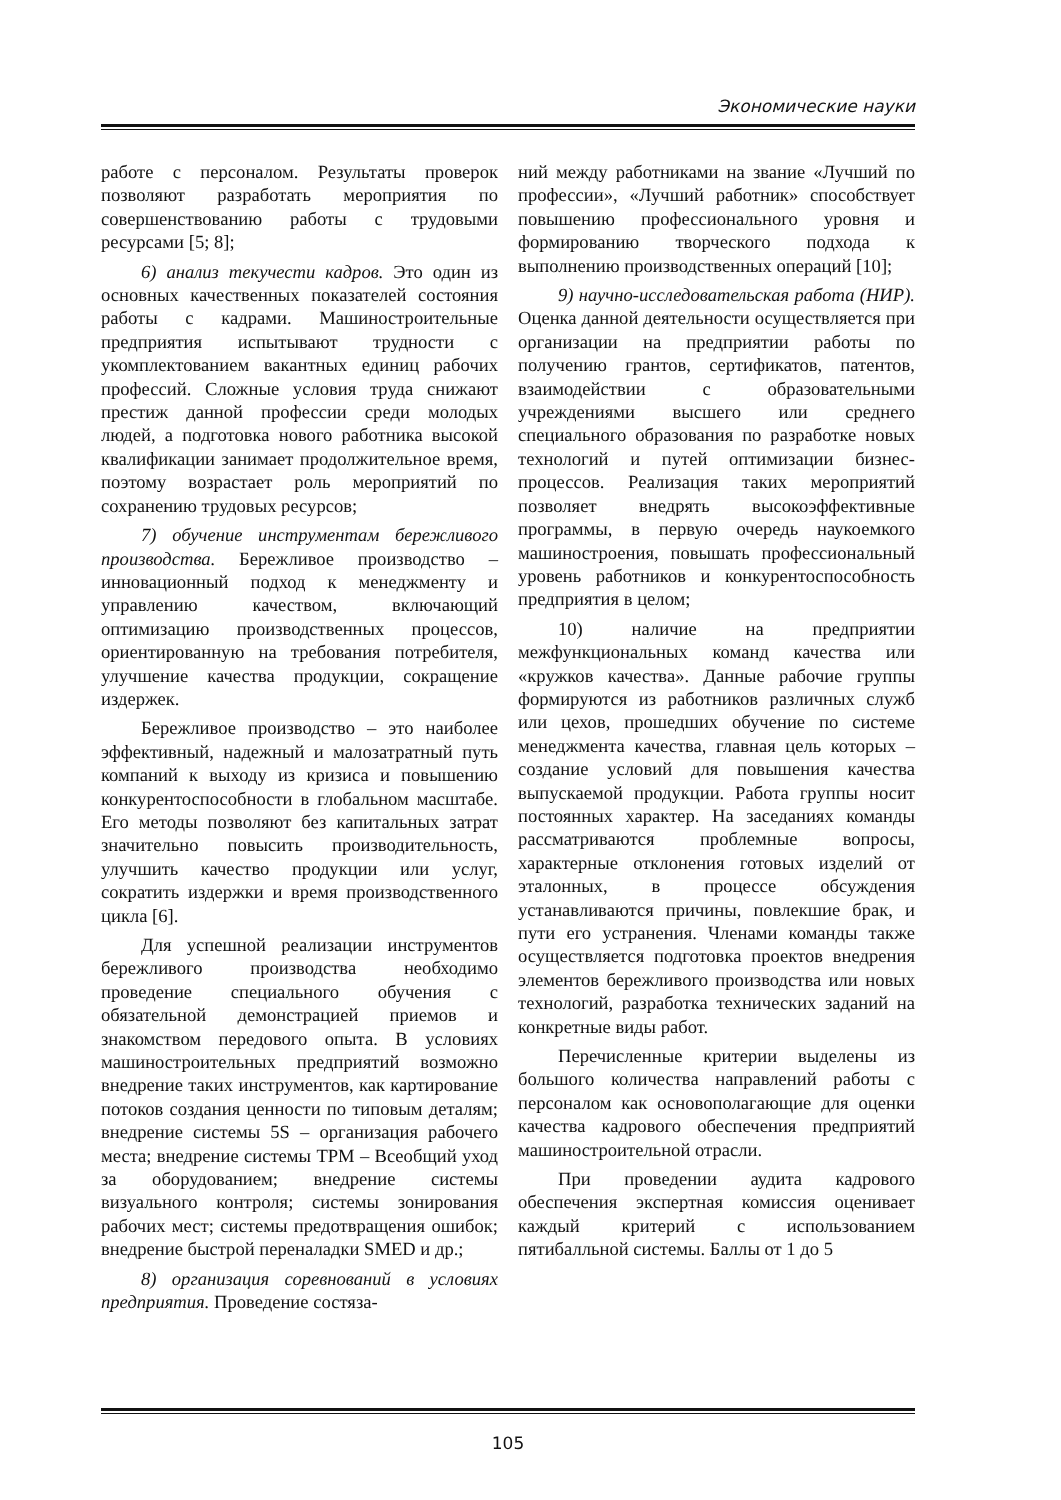Экономические науки
работе с персоналом. Результаты проверок позволяют разработать мероприятия по совершенствованию работы с трудовыми ресурсами [5; 8];
6) анализ текучести кадров. Это один из основных качественных показателей состояния работы с кадрами. Машиностроительные предприятия испытывают трудности с укомплектованием вакантных единиц рабочих профессий. Сложные условия труда снижают престиж данной профессии среди молодых людей, а подготовка нового работника высокой квалификации занимает продолжительное время, поэтому возрастает роль мероприятий по сохранению трудовых ресурсов;
7) обучение инструментам бережливого производства. Бережливое производство – инновационный подход к менеджменту и управлению качеством, включающий оптимизацию производственных процессов, ориентированную на требования потребителя, улучшение качества продукции, сокращение издержек.
Бережливое производство – это наиболее эффективный, надежный и малозатратный путь компаний к выходу из кризиса и повышению конкурентоспособности в глобальном масштабе. Его методы позволяют без капитальных затрат значительно повысить производительность, улучшить качество продукции или услуг, сократить издержки и время производственного цикла [6].
Для успешной реализации инструментов бережливого производства необходимо проведение специального обучения с обязательной демонстрацией приемов и знакомством передового опыта. В условиях машиностроительных предприятий возможно внедрение таких инструментов, как картирование потоков создания ценности по типовым деталям; внедрение системы 5S – организация рабочего места; внедрение системы TPM – Всеобщий уход за оборудованием; внедрение системы визуального контроля; системы зонирования рабочих мест; системы предотвращения ошибок; внедрение быстрой переналадки SMED и др.;
8) организация соревнований в условиях предприятия. Проведение состяза-
ний между работниками на звание «Лучший по профессии», «Лучший работник» способствует повышению профессионального уровня и формированию творческого подхода к выполнению производственных операций [10];
9) научно-исследовательская работа (НИР). Оценка данной деятельности осуществляется при организации на предприятии работы по получению грантов, сертификатов, патентов, взаимодействии с образовательными учреждениями высшего или среднего специального образования по разработке новых технологий и путей оптимизации бизнес-процессов. Реализация таких мероприятий позволяет внедрять высокоэффективные программы, в первую очередь наукоемкого машиностроения, повышать профессиональный уровень работников и конкурентоспособность предприятия в целом;
10) наличие на предприятии межфункциональных команд качества или «кружков качества». Данные рабочие группы формируются из работников различных служб или цехов, прошедших обучение по системе менеджмента качества, главная цель которых – создание условий для повышения качества выпускаемой продукции. Работа группы носит постоянных характер. На заседаниях команды рассматриваются проблемные вопросы, характерные отклонения готовых изделий от эталонных, в процессе обсуждения устанавливаются причины, повлекшие брак, и пути его устранения. Членами команды также осуществляется подготовка проектов внедрения элементов бережливого производства или новых технологий, разработка технических заданий на конкретные виды работ.
Перечисленные критерии выделены из большого количества направлений работы с персоналом как основополагающие для оценки качества кадрового обеспечения предприятий машиностроительной отрасли.
При проведении аудита кадрового обеспечения экспертная комиссия оценивает каждый критерий с использованием пятибалльной системы. Баллы от 1 до 5
105